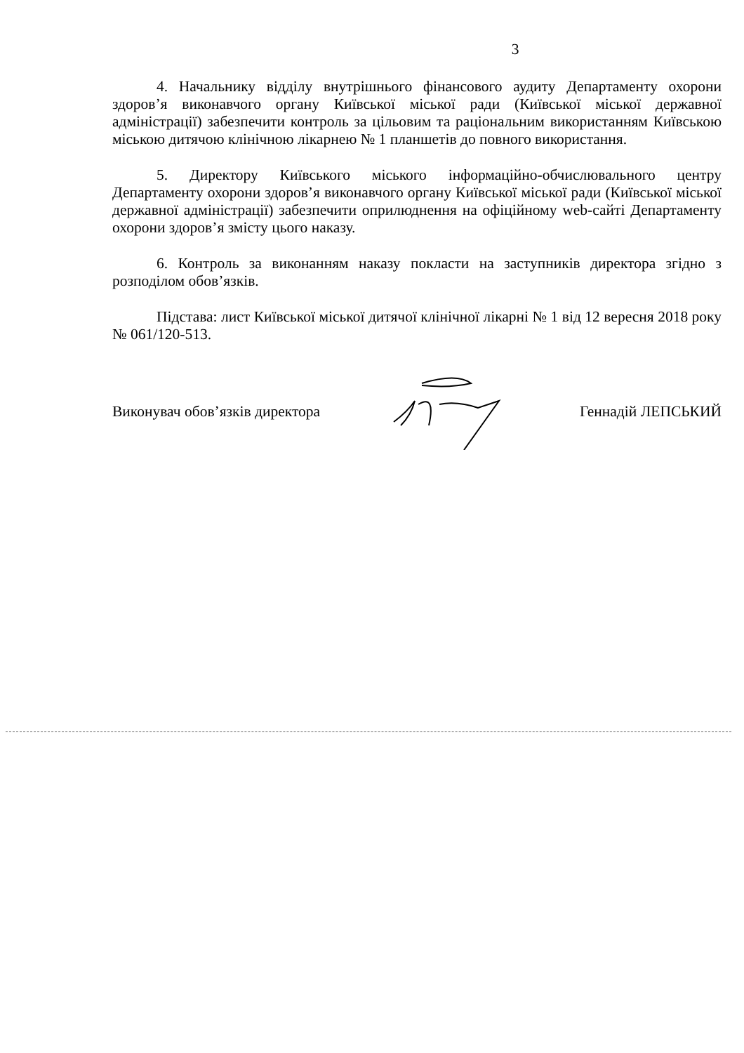3
4. Начальнику відділу внутрішнього фінансового аудиту Департаменту охорони здоров’я виконавчого органу Київської міської ради (Київської міської державної адміністрації) забезпечити контроль за цільовим та раціональним використанням Київською міською дитячою клінічною лікарнею № 1 планшетів до повного використання.
5. Директору Київського міського інформаційно-обчислювального центру Департаменту охорони здоров’я виконавчого органу Київської міської ради (Київської міської державної адміністрації) забезпечити оприлюднення на офіційному web-сайті Департаменту охорони здоров’я змісту цього наказу.
6. Контроль за виконанням наказу покласти на заступників директора згідно з розподілом обов’язків.
Підстава: лист Київської міської дитячої клінічної лікарні № 1 від 12 вересня 2018 року № 061/120-513.
Виконувач обов’язків директора Геннадій ЛЕПСЬКИЙ